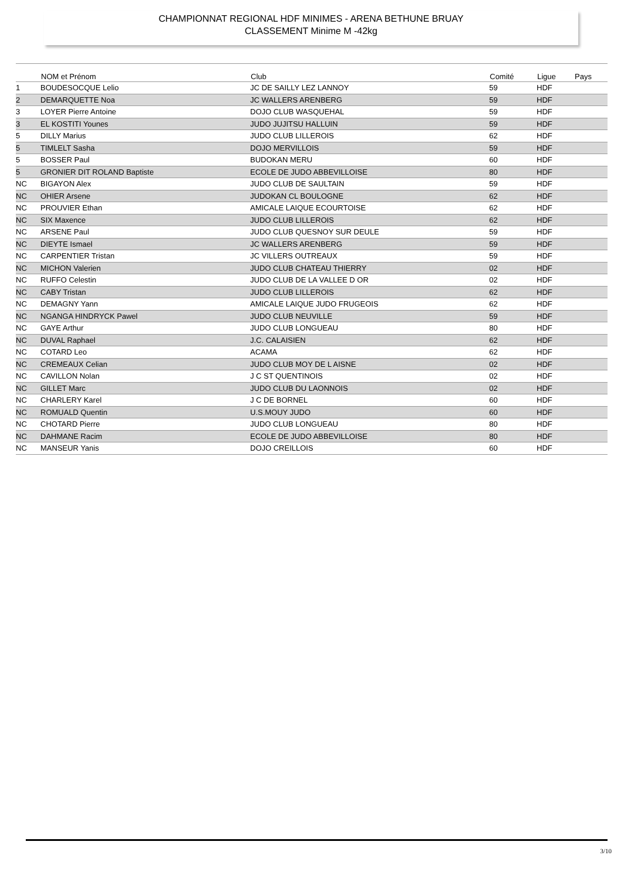CHAMPIONNAT REGIONAL HDF MINIMES - ARENA BETHUNE BRUAY
CLASSEMENT Minime M -42kg
| | NOM et Prénom | Club | Comité | Ligue | Pays |
| --- | --- | --- | --- | --- | --- |
| 1 | BOUDESOCQUE Lelio | JC DE SAILLY LEZ LANNOY | 59 | HDF | |
| 2 | DEMARQUETTE Noa | JC WALLERS ARENBERG | 59 | HDF | |
| 3 | LOYER Pierre Antoine | DOJO CLUB WASQUEHAL | 59 | HDF | |
| 3 | EL KOSTITI Younes | JUDO JUJITSU HALLUIN | 59 | HDF | |
| 5 | DILLY Marius | JUDO CLUB LILLEROIS | 62 | HDF | |
| 5 | TIMLELT Sasha | DOJO MERVILLOIS | 59 | HDF | |
| 5 | BOSSER Paul | BUDOKAN MERU | 60 | HDF | |
| 5 | GRONIER DIT ROLAND Baptiste | ECOLE DE JUDO ABBEVILLOISE | 80 | HDF | |
| NC | BIGAYON Alex | JUDO CLUB DE SAULTAIN | 59 | HDF | |
| NC | OHIER Arsene | JUDOKAN CL BOULOGNE | 62 | HDF | |
| NC | PROUVIER Ethan | AMICALE LAIQUE ECOURTOISE | 62 | HDF | |
| NC | SIX Maxence | JUDO CLUB LILLEROIS | 62 | HDF | |
| NC | ARSENE Paul | JUDO CLUB QUESNOY SUR DEULE | 59 | HDF | |
| NC | DIEYTE Ismael | JC WALLERS ARENBERG | 59 | HDF | |
| NC | CARPENTIER Tristan | JC VILLERS OUTREAUX | 59 | HDF | |
| NC | MICHON Valerien | JUDO CLUB CHATEAU THIERRY | 02 | HDF | |
| NC | RUFFO Celestin | JUDO CLUB DE LA VALLEE D OR | 02 | HDF | |
| NC | CABY Tristan | JUDO CLUB LILLEROIS | 62 | HDF | |
| NC | DEMAGNY Yann | AMICALE LAIQUE JUDO FRUGEOIS | 62 | HDF | |
| NC | NGANGA HINDRYCK Pawel | JUDO CLUB NEUVILLE | 59 | HDF | |
| NC | GAYE Arthur | JUDO CLUB LONGUEAU | 80 | HDF | |
| NC | DUVAL Raphael | J.C. CALAISIEN | 62 | HDF | |
| NC | COTARD Leo | ACAMA | 62 | HDF | |
| NC | CREMEAUX Celian | JUDO CLUB MOY DE L AISNE | 02 | HDF | |
| NC | CAVILLON Nolan | J C ST QUENTINOIS | 02 | HDF | |
| NC | GILLET Marc | JUDO CLUB DU LAONNOIS | 02 | HDF | |
| NC | CHARLERY Karel | J C DE BORNEL | 60 | HDF | |
| NC | ROMUALD Quentin | U.S.MOUY JUDO | 60 | HDF | |
| NC | CHOTARD Pierre | JUDO CLUB LONGUEAU | 80 | HDF | |
| NC | DAHMANE Racim | ECOLE DE JUDO ABBEVILLOISE | 80 | HDF | |
| NC | MANSEUR Yanis | DOJO CREILLOIS | 60 | HDF | |
3/10